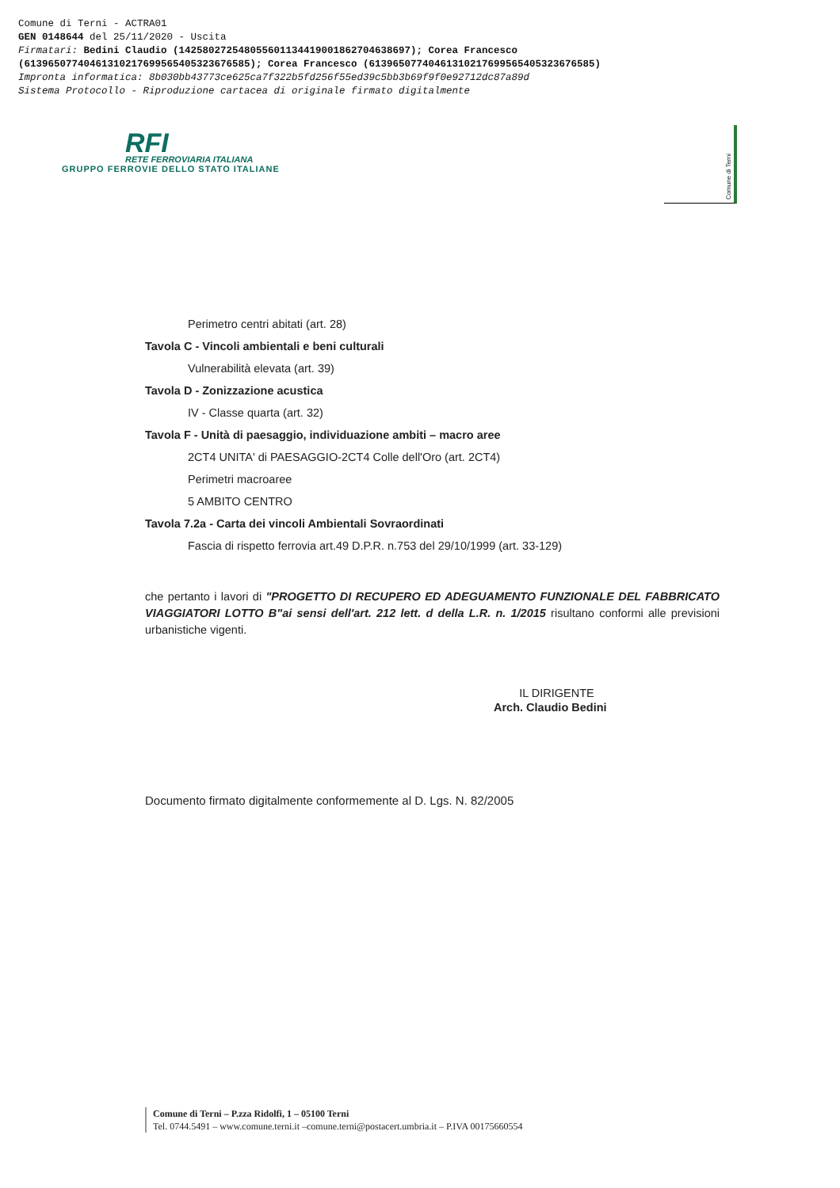Comune di Terni - ACTRA01
GEN 0148644 del 25/11/2020 - Uscita
Firmatari: Bedini Claudio (142580272548055601134419001862704638697); Corea Francesco
(61396507740461310217699565405323676585); Corea Francesco (61396507740461310217699565405323676585)
Impronta informatica: 8b030bb43773ce625ca7f322b5fd256f55ed39c5bb3b69f9f0e92712dc87a89d
Sistema Protocollo - Riproduzione cartacea di originale firmato digitalmente
RFI
RETE FERROVIARIA ITALIANA
GRUPPO FERROVIE DELLO STATO ITALIANE
Comune di Terni
Perimetro centri abitati (art. 28)
Tavola C - Vincoli ambientali e beni culturali
Vulnerabilità elevata (art. 39)
Tavola D - Zonizzazione acustica
IV - Classe quarta (art. 32)
Tavola F - Unità di paesaggio, individuazione ambiti – macro aree
2CT4 UNITA' di PAESAGGIO-2CT4 Colle dell'Oro (art. 2CT4)
Perimetri macroaree
5 AMBITO CENTRO
Tavola 7.2a - Carta dei vincoli Ambientali Sovraordinati
Fascia di rispetto ferrovia art.49 D.P.R. n.753 del 29/10/1999 (art. 33-129)
che pertanto i lavori di "PROGETTO DI RECUPERO ED ADEGUAMENTO FUNZIONALE DEL FABBRICATO VIAGGIATORI LOTTO B"ai sensi dell'art. 212 lett. d della L.R. n. 1/2015 risultano conformi alle previsioni urbanistiche vigenti.
IL DIRIGENTE
Arch. Claudio Bedini
Documento firmato digitalmente conformemente al D. Lgs. N. 82/2005
Comune di Terni – P.zza Ridolfi, 1 – 05100 Terni
Tel. 0744.5491 – www.comune.terni.it –comune.terni@postacert.umbria.it – P.IVA 00175660554